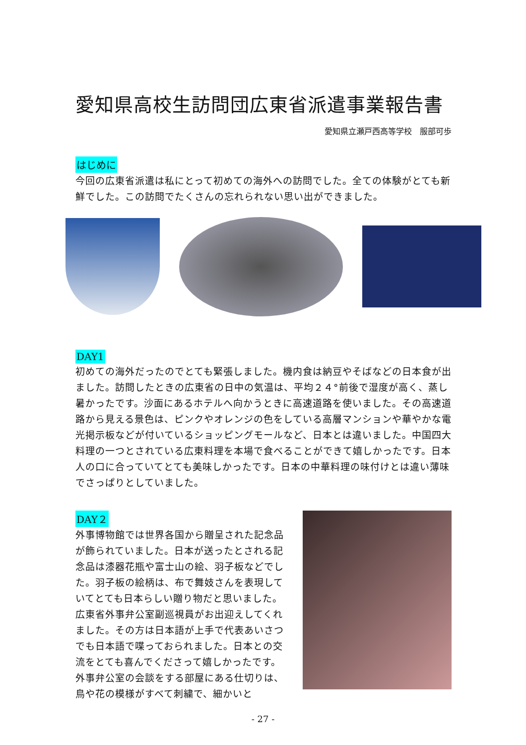愛知県高校生訪問団広東省派遣事業報告書
愛知県立瀬戸西高等学校　服部可歩
はじめに
今回の広東省派遣は私にとって初めての海外への訪問でした。全ての体験がとても新鮮でした。この訪問でたくさんの忘れられない思い出ができました。
DAY1
初めての海外だったのでとても緊張しました。機内食は納豆やそばなどの日本食が出ました。訪問したときの広東省の日中の気温は、平均２４°前後で湿度が高く、蒸し暑かったです。沙面にあるホテルへ向かうときに高速道路を使いました。その高速道路から見える景色は、ピンクやオレンジの色をしている高層マンションや華やかな電光掲示板などが付いているショッピングモールなど、日本とは違いました。中国四大料理の一つとされている広東料理を本場で食べることができて嬉しかったです。日本人の口に合っていてとても美味しかったです。日本の中華料理の味付けとは違い薄味でさっぱりとしていました。
DAY２
外事博物館では世界各国から贈呈された記念品が飾られていました。日本が送ったとされる記念品は漆器花瓶や富士山の絵、羽子板などでした。羽子板の絵柄は、布で舞妓さんを表現していてとても日本らしい贈り物だと思いました。広東省外事弁公室副巡視員がお出迎えしてくれました。その方は日本語が上手で代表あいさつでも日本語で喋っておられました。日本との交流をとても喜んでくださって嬉しかったです。外事弁公室の会談をする部屋にある仕切りは、鳥や花の模様がすべて刺繍で、細かいと
- 27 -